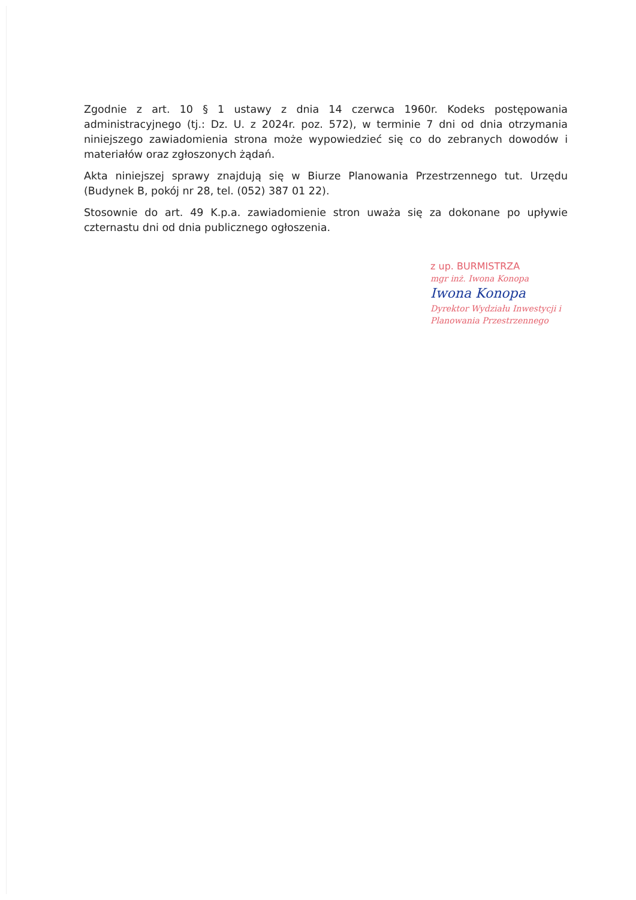Zgodnie z art. 10 § 1 ustawy z dnia 14 czerwca 1960r. Kodeks postępowania administracyjnego (tj.: Dz. U. z 2024r. poz. 572), w terminie 7 dni od dnia otrzymania niniejszego zawiadomienia strona może wypowiedzieć się co do zebranych dowodów i materiałów oraz zgłoszonych żądań.
Akta niniejszej sprawy znajdują się w Biurze Planowania Przestrzennego tut. Urzędu (Budynek B, pokój nr 28, tel. (052) 387 01 22).
Stosownie do art. 49 K.p.a. zawiadomienie stron uważa się za dokonane po upływie czternastu dni od dnia publicznego ogłoszenia.
z up. BURMISTRZA
mgr inż. Iwona Konopa
Iwona Konopa
Dyrektor Wydziału Inwestycji i Planowania Przestrzennego